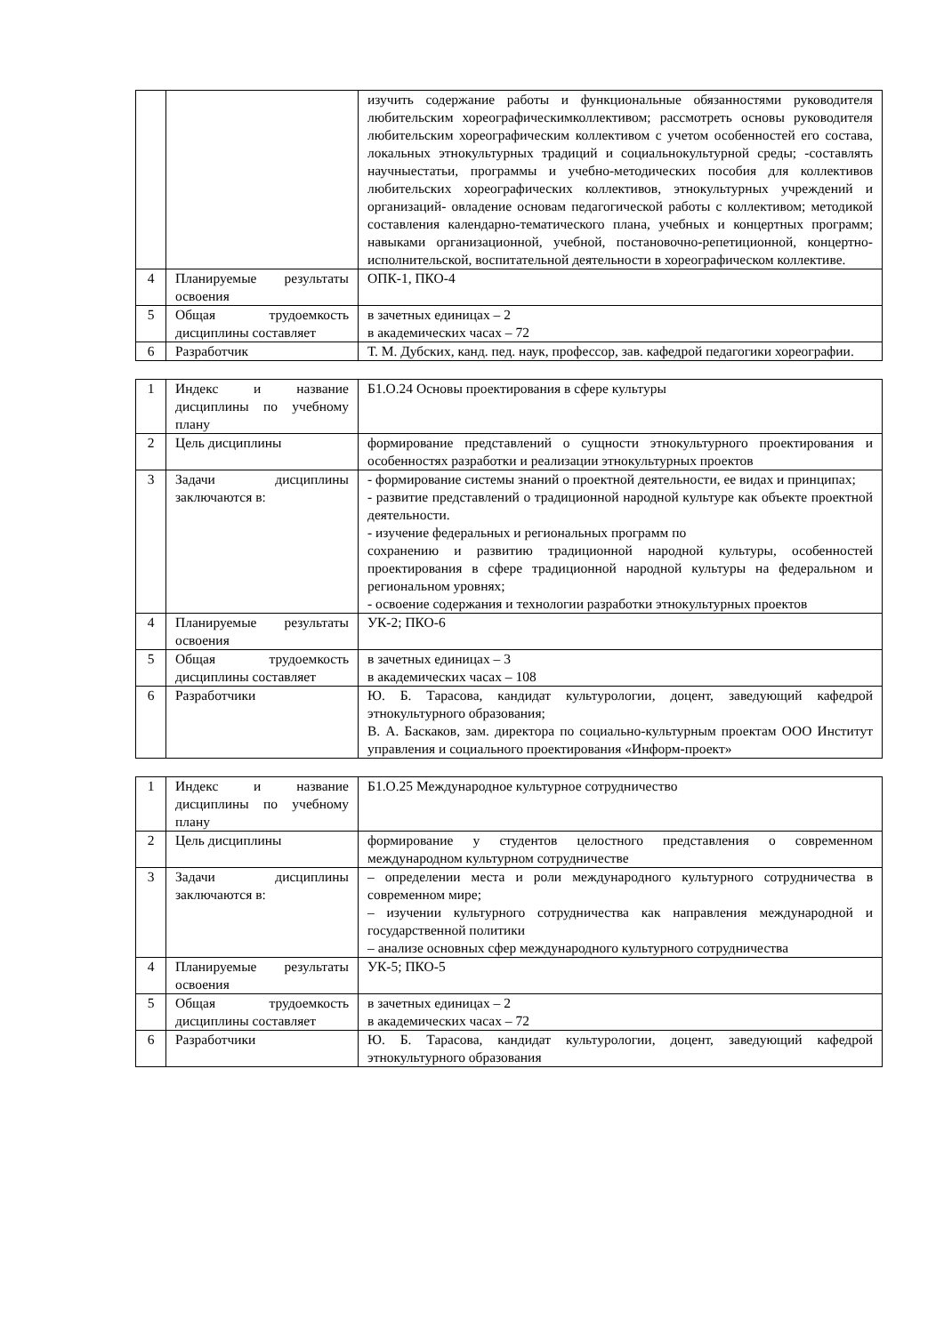| | | изучить содержание работы и функциональные обязанностями руководителя любительским хореографическимколлективом; рассмотреть основы руководителя любительским хореографическим коллективом с учетом особенностей его состава, локальных этнокультурных традиций и социальнокультурной среды; -составлять научныестатьи, программы и учебно-методических пособия для коллективов любительских хореографических коллективов, этнокультурных учреждений и организаций- овладение основам педагогической работы с коллективом; методикой составления календарно-тематического плана, учебных и концертных программ; навыками организационной, учебной, постановочно-репетиционной, концертно-исполнительской, воспитательной деятельности в хореографическом коллективе. |
| 4 | Планируемые результаты освоения | ОПК-1, ПКО-4 |
| 5 | Общая трудоемкость дисциплины составляет | в зачетных единицах – 2 в академических часах – 72 |
| 6 | Разработчик | Т. М. Дубских, канд. пед. наук, профессор, зав. кафедрой педагогики хореографии. |
| 1 | Индекс и название дисциплины по учебному плану | Б1.О.24 Основы проектирования в сфере культуры |
| 2 | Цель дисциплины | формирование представлений о сущности этнокультурного проектирования и особенностях разработки и реализации этнокультурных проектов |
| 3 | Задачи дисциплины заключаются в: | - формирование системы знаний о проектной деятельности, ее видах и принципах; - развитие представлений о традиционной народной культуре как объекте проектной деятельности. - изучение федеральных и региональных программ по сохранению и развитию традиционной народной культуры, особенностей проектирования в сфере традиционной народной культуры на федеральном и региональном уровнях; - освоение содержания и технологии разработки этнокультурных проектов |
| 4 | Планируемые результаты освоения | УК-2; ПКО-6 |
| 5 | Общая трудоемкость дисциплины составляет | в зачетных единицах – 3 в академических часах – 108 |
| 6 | Разработчики | Ю. Б. Тарасова, кандидат культурологии, доцент, заведующий кафедрой этнокультурного образования; В. А. Баскаков, зам. директора по социально-культурным проектам ООО Институт управления и социального проектирования «Информ-проект» |
| 1 | Индекс и название дисциплины по учебному плану | Б1.О.25 Международное культурное сотрудничество |
| 2 | Цель дисциплины | формирование у студентов целостного представления о современном международном культурном сотрудничестве |
| 3 | Задачи дисциплины заключаются в: | – определении места и роли международного культурного сотрудничества в современном мире; – изучении культурного сотрудничества как направления международной и государственной политики – анализе основных сфер международного культурного сотрудничества |
| 4 | Планируемые результаты освоения | УК-5; ПКО-5 |
| 5 | Общая трудоемкость дисциплины составляет | в зачетных единицах – 2 в академических часах – 72 |
| 6 | Разработчики | Ю. Б. Тарасова, кандидат культурологии, доцент, заведующий кафедрой этнокультурного образования |